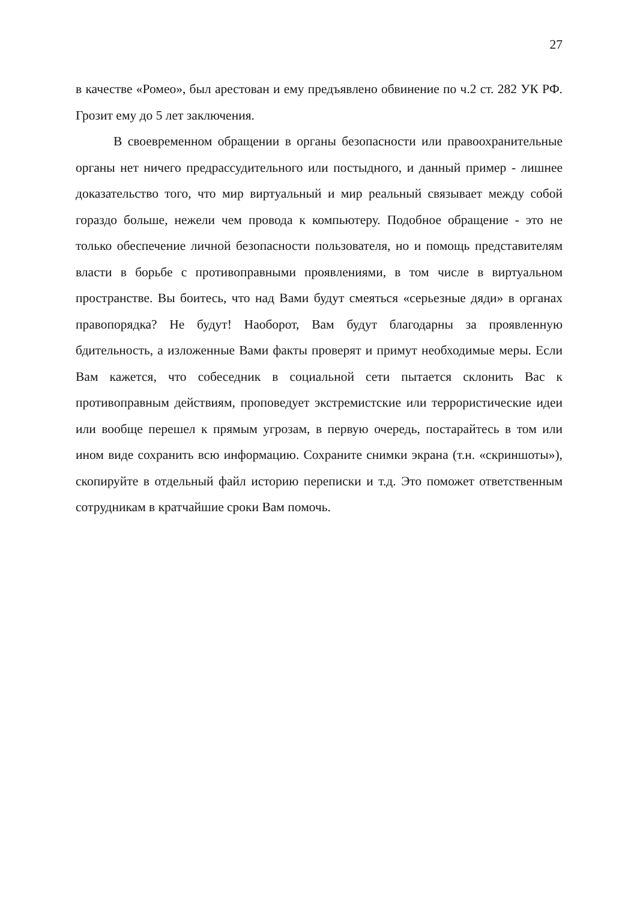27
в качестве «Ромео», был арестован и ему предъявлено обвинение по ч.2 ст. 282 УК РФ. Грозит ему до 5 лет заключения.
В своевременном обращении в органы безопасности или правоохранительные органы нет ничего предрассудительного или постыдного, и данный пример - лишнее доказательство того, что мир виртуальный и мир реальный связывает между собой гораздо больше, нежели чем провода к компьютеру. Подобное обращение - это не только обеспечение личной безопасности пользователя, но и помощь представителям власти в борьбе с противоправными проявлениями, в том числе в виртуальном пространстве. Вы боитесь, что над Вами будут смеяться «серьезные дяди» в органах правопорядка? Не будут! Наоборот, Вам будут благодарны за проявленную бдительность, а изложенные Вами факты проверят и примут необходимые меры. Если Вам кажется, что собеседник в социальной сети пытается склонить Вас к противоправным действиям, проповедует экстремистские или террористические идеи или вообще перешел к прямым угрозам, в первую очередь, постарайтесь в том или ином виде сохранить всю информацию. Сохраните снимки экрана (т.н. «скриншоты»), скопируйте в отдельный файл историю переписки и т.д. Это поможет ответственным сотрудникам в кратчайшие сроки Вам помочь.